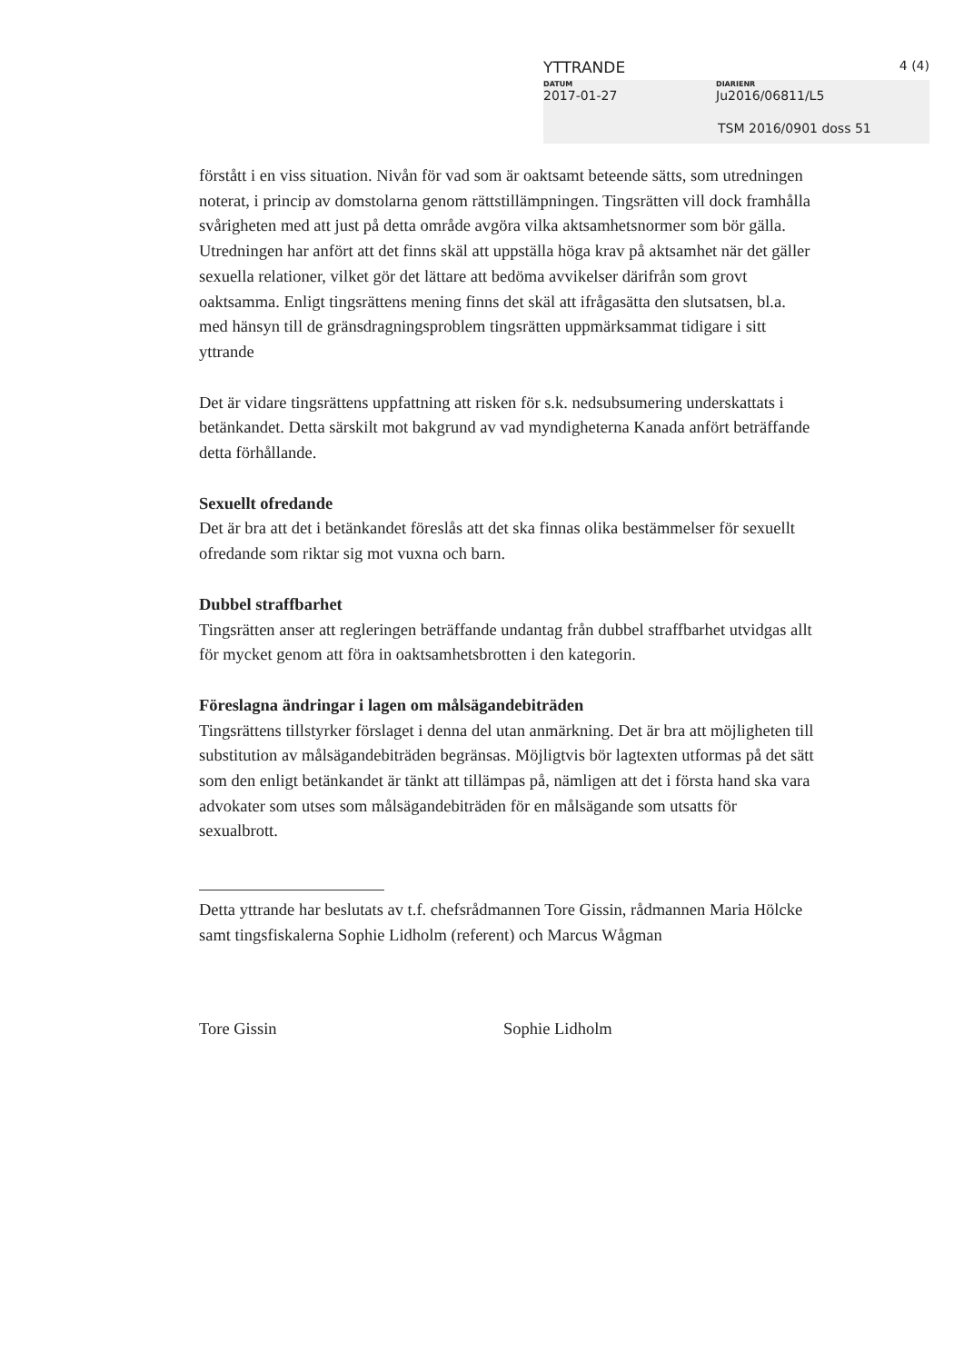YTTRANDE 4 (4)
DATUM
2017-01-27
DIARIENR
Ju2016/06811/L5
TSM 2016/0901 doss 51
förstått i en viss situation. Nivån för vad som är oaktsamt beteende sätts, som utredningen noterat, i princip av domstolarna genom rättstillämpningen. Tingsrätten vill dock framhålla svårigheten med att just på detta område avgöra vilka aktsamhetsnormer som bör gälla. Utredningen har anfört att det finns skäl att uppställa höga krav på aktsamhet när det gäller sexuella relationer, vilket gör det lättare att bedöma avvikelser därifrån som grovt oaktsamma. Enligt tingsrättens mening finns det skäl att ifrågasätta den slutsatsen, bl.a. med hänsyn till de gränsdragningsproblem tingsrätten uppmärksammat tidigare i sitt yttrande
Det är vidare tingsrättens uppfattning att risken för s.k. nedsubsumering underskattats i betänkandet. Detta särskilt mot bakgrund av vad myndigheterna Kanada anfört beträffande detta förhållande.
Sexuellt ofredande
Det är bra att det i betänkandet föreslås att det ska finnas olika bestämmelser för sexuellt ofredande som riktar sig mot vuxna och barn.
Dubbel straffbarhet
Tingsrätten anser att regleringen beträffande undantag från dubbel straffbarhet utvidgas allt för mycket genom att föra in oaktsamhetsbrotten i den kategorin.
Föreslagna ändringar i lagen om målsägandebiträden
Tingsrättens tillstyrker förslaget i denna del utan anmärkning. Det är bra att möjligheten till substitution av målsägandebiträden begränsas. Möjligtvis bör lagtexten utformas på det sätt som den enligt betänkandet är tänkt att tillämpas på, nämligen att det i första hand ska vara advokater som utses som målsägandebiträden för en målsägande som utsatts för sexualbrott.
Detta yttrande har beslutats av t.f. chefsrådmannen Tore Gissin, rådmannen Maria Hölcke samt tingsfiskalerna Sophie Lidholm (referent) och Marcus Wågman
Tore Gissin Sophie Lidholm